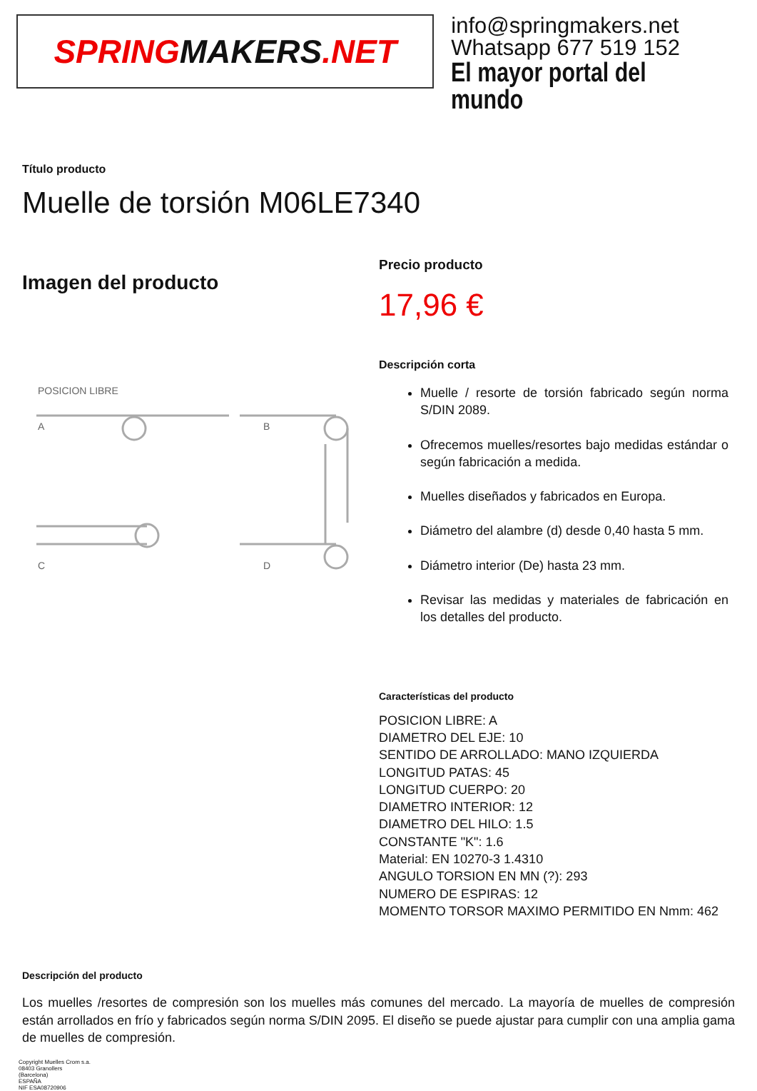SPRING MAKERS.NET
info@springmakers.net
Whatsapp 677 519 152
El mayor portal del mundo
Título producto
Muelle de torsión M06LE7340
Imagen del producto
POSICION LIBRE
A
B
C
D
Precio producto
17,96 €
Descripción corta
Muelle / resorte de torsión fabricado según norma S/DIN 2089.
Ofrecemos muelles/resortes bajo medidas estándar o según fabricación a medida.
Muelles diseñados y fabricados en Europa.
Diámetro del alambre (d) desde 0,40 hasta 5 mm.
Diámetro interior (De) hasta 23 mm.
Revisar las medidas y materiales de fabricación en los detalles del producto.
Características del producto
POSICION LIBRE: A
DIAMETRO DEL EJE: 10
SENTIDO DE ARROLLADO: MANO IZQUIERDA
LONGITUD PATAS: 45
LONGITUD CUERPO: 20
DIAMETRO INTERIOR: 12
DIAMETRO DEL HILO: 1.5
CONSTANTE "K": 1.6
Material: EN 10270-3 1.4310
ANGULO TORSION EN MN (?): 293
NUMERO DE ESPIRAS: 12
MOMENTO TORSOR MAXIMO PERMITIDO EN Nmm: 462
Descripción del producto
Los muelles /resortes de compresión son los muelles más comunes del mercado. La mayoría de muelles de compresión están arrollados en frío y fabricados según norma S/DIN 2095. El diseño se puede ajustar para cumplir con una amplia gama de muelles de compresión.
Copyright Muelles Crom s.a.
08403 Granollers
(Barcelona)
ESPAÑA
NIF ESA08720906